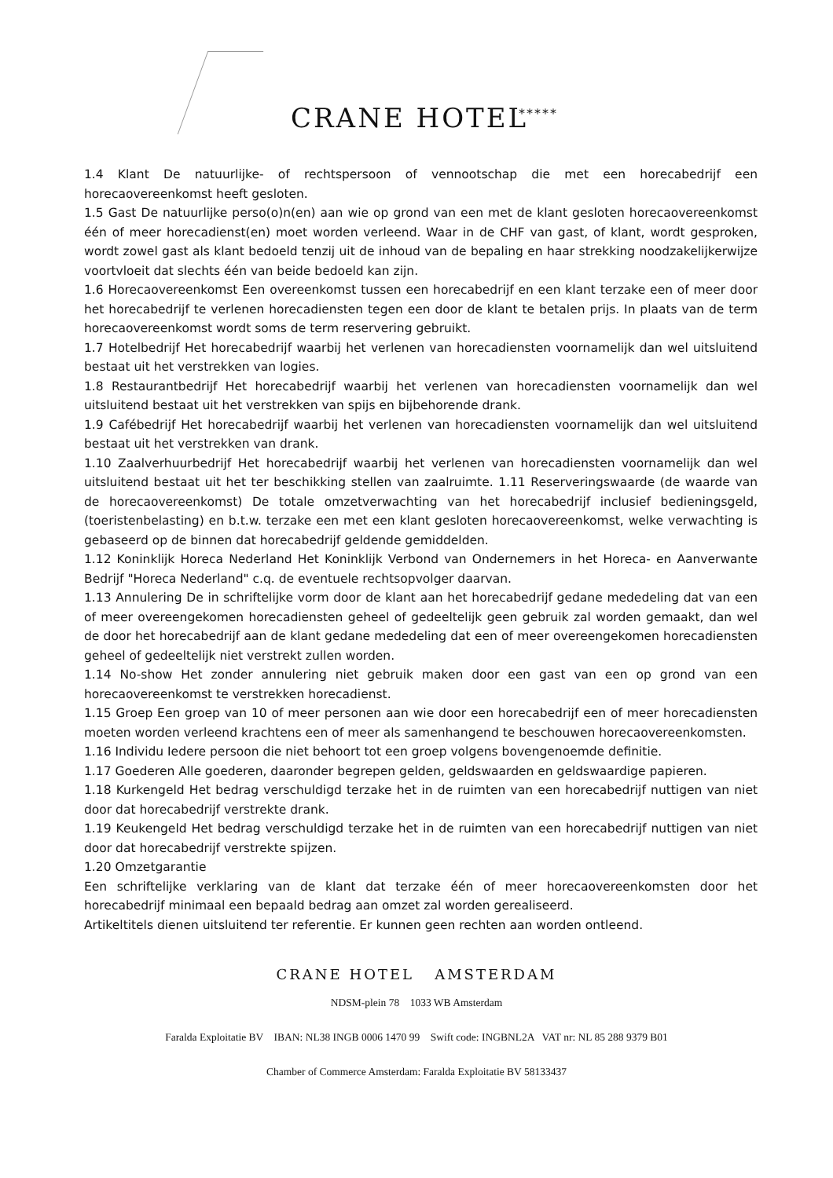CRANE HOTEL *****
1.4 Klant De natuurlijke- of rechtspersoon of vennootschap die met een horecabedrijf een horecaovereenkomst heeft gesloten.
1.5 Gast De natuurlijke perso(o)n(en) aan wie op grond van een met de klant gesloten horecaovereenkomst één of meer horecadienst(en) moet worden verleend. Waar in de CHF van gast, of klant, wordt gesproken, wordt zowel gast als klant bedoeld tenzij uit de inhoud van de bepaling en haar strekking noodzakelijkerwijze voortvloeit dat slechts één van beide bedoeld kan zijn.
1.6 Horecaovereenkomst Een overeenkomst tussen een horecabedrijf en een klant terzake een of meer door het horecabedrijf te verlenen horecadiensten tegen een door de klant te betalen prijs. In plaats van de term horecaovereenkomst wordt soms de term reservering gebruikt.
1.7 Hotelbedrijf Het horecabedrijf waarbij het verlenen van horecadiensten voornamelijk dan wel uitsluitend bestaat uit het verstrekken van logies.
1.8 Restaurantbedrijf Het horecabedrijf waarbij het verlenen van horecadiensten voornamelijk dan wel uitsluitend bestaat uit het verstrekken van spijs en bijbehorende drank.
1.9 Cafébedrijf Het horecabedrijf waarbij het verlenen van horecadiensten voornamelijk dan wel uitsluitend bestaat uit het verstrekken van drank.
1.10 Zaalverhuurbedrijf Het horecabedrijf waarbij het verlenen van horecadiensten voornamelijk dan wel uitsluitend bestaat uit het ter beschikking stellen van zaalruimte. 1.11 Reserveringswaarde (de waarde van de horecaovereenkomst) De totale omzetverwachting van het horecabedrijf inclusief bedieningsgeld, (toeristenbelasting) en b.t.w. terzake een met een klant gesloten horecaovereenkomst, welke verwachting is gebaseerd op de binnen dat horecabedrijf geldende gemiddelden.
1.12 Koninklijk Horeca Nederland Het Koninklijk Verbond van Ondernemers in het Horeca- en Aanverwante Bedrijf "Horeca Nederland" c.q. de eventuele rechtsopvolger daarvan.
1.13 Annulering De in schriftelijke vorm door de klant aan het horecabedrijf gedane mededeling dat van een of meer overeengekomen horecadiensten geheel of gedeeltelijk geen gebruik zal worden gemaakt, dan wel de door het horecabedrijf aan de klant gedane mededeling dat een of meer overeengekomen horecadiensten geheel of gedeeltelijk niet verstrekt zullen worden.
1.14 No-show Het zonder annulering niet gebruik maken door een gast van een op grond van een horecaovereenkomst te verstrekken horecadienst.
1.15 Groep Een groep van 10 of meer personen aan wie door een horecabedrijf een of meer horecadiensten moeten worden verleend krachtens een of meer als samenhangend te beschouwen horecaovereenkomsten.
1.16 Individu Iedere persoon die niet behoort tot een groep volgens bovengenoemde definitie.
1.17 Goederen Alle goederen, daaronder begrepen gelden, geldswaarden en geldswaardige papieren.
1.18 Kurkengeld Het bedrag verschuldigd terzake het in de ruimten van een horecabedrijf nuttigen van niet door dat horecabedrijf verstrekte drank.
1.19 Keukengeld Het bedrag verschuldigd terzake het in de ruimten van een horecabedrijf nuttigen van niet door dat horecabedrijf verstrekte spijzen.
1.20 Omzetgarantie
Een schriftelijke verklaring van de klant dat terzake één of meer horecaovereenkomsten door het horecabedrijf minimaal een bepaald bedrag aan omzet zal worden gerealiseerd.
Artikeltitels dienen uitsluitend ter referentie. Er kunnen geen rechten aan worden ontleend.
CRANE HOTEL AMSTERDAM
NDSM-plein 78 1033 WB Amsterdam
Faralda Exploitatie BV IBAN: NL38 INGB 0006 1470 99 Swift code: INGBNL2A VAT nr: NL 85 288 9379 B01
Chamber of Commerce Amsterdam: Faralda Exploitatie BV 58133437